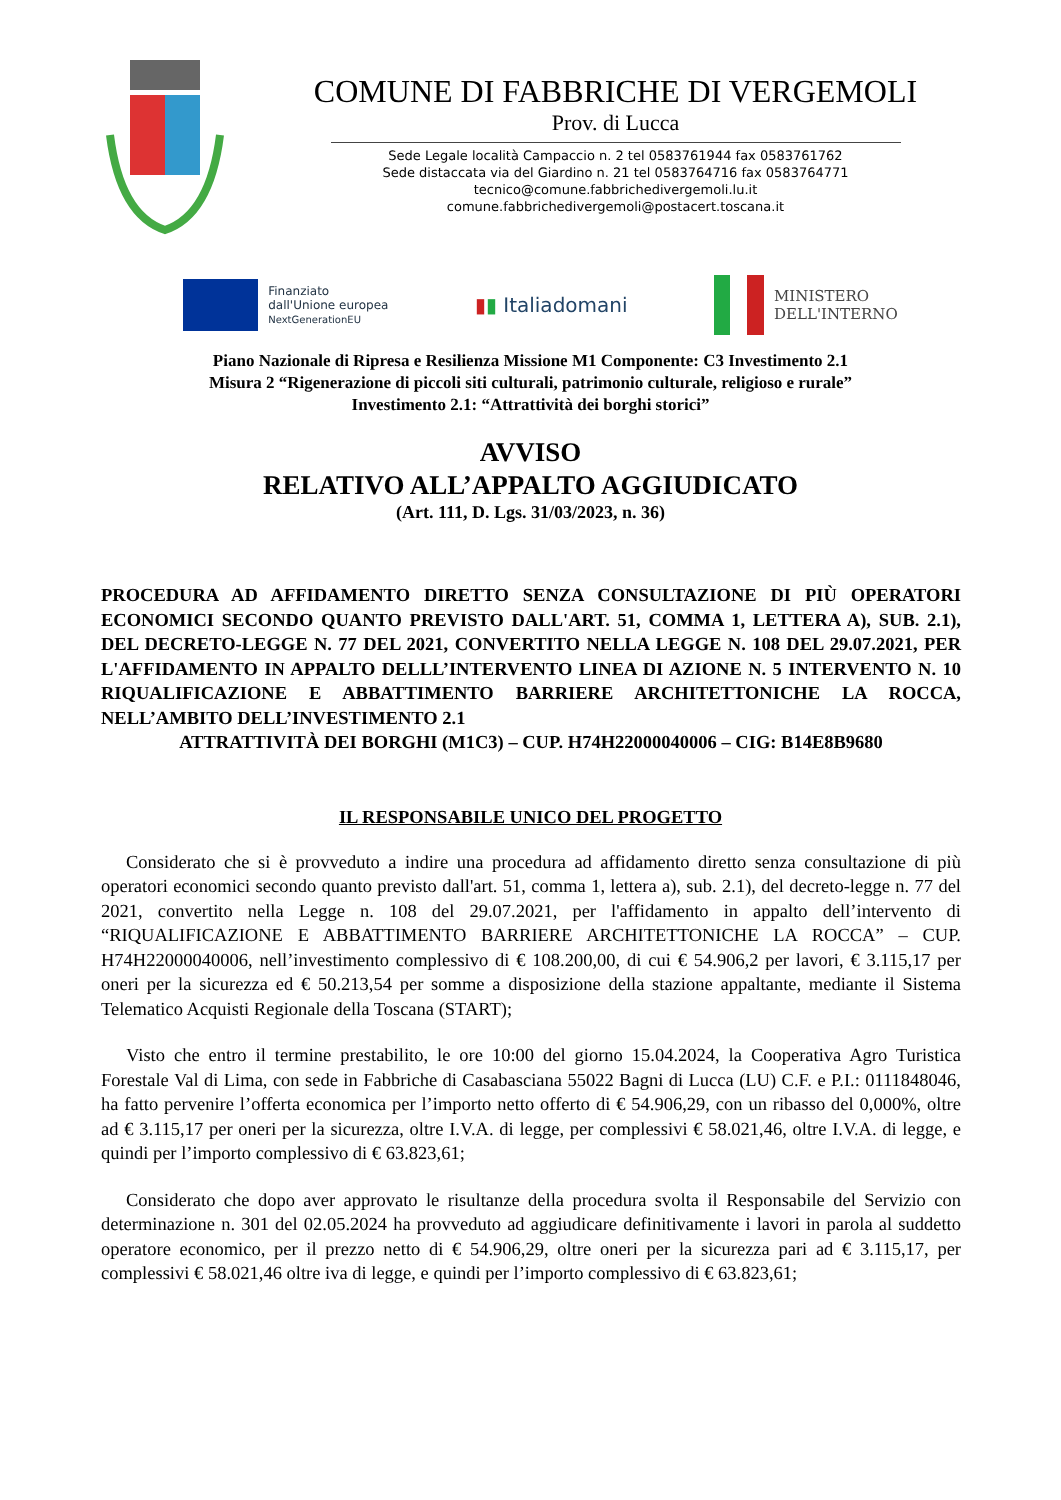COMUNE DI FABBRICHE DI VERGEMOLI
Prov. di Lucca
Sede Legale località Campaccio n. 2 tel 0583761944 fax 0583761762
Sede distaccata via del Giardino n. 21 tel 0583764716 fax 0583764771
tecnico@comune.fabbrichedivergemoli.lu.it
comune.fabbrichedivergemoli@postacert.toscana.it
Finanziato
dall'Unione europea
NextGenerationEU
▮▮ Italiadomani
MINISTERO
DELL'INTERNO
Piano Nazionale di Ripresa e Resilienza Missione M1 Componente: C3 Investimento 2.1
Misura 2 “Rigenerazione di piccoli siti culturali, patrimonio culturale, religioso e rurale”
Investimento 2.1: “Attrattività dei borghi storici”
AVVISO
RELATIVO ALL’APPALTO AGGIUDICATO
(Art. 111, D. Lgs. 31/03/2023, n. 36)
PROCEDURA AD AFFIDAMENTO DIRETTO SENZA CONSULTAZIONE DI PIÙ OPERATORI ECONOMICI SECONDO QUANTO PREVISTO DALL'ART. 51, COMMA 1, LETTERA A), SUB. 2.1), DEL DECRETO-LEGGE N. 77 DEL 2021, CONVERTITO NELLA LEGGE N. 108 DEL 29.07.2021, PER L'AFFIDAMENTO IN APPALTO DELLL’INTERVENTO LINEA DI AZIONE N. 5 INTERVENTO N. 10 RIQUALIFICAZIONE E ABBATTIMENTO BARRIERE ARCHITETTONICHE LA ROCCA, NELL’AMBITO DELL’INVESTIMENTO 2.1
ATTRATTIVITÀ DEI BORGHI (M1C3) – CUP. H74H22000040006 – CIG: B14E8B9680
IL RESPONSABILE UNICO DEL PROGETTO
Considerato che si è provveduto a indire una procedura ad affidamento diretto senza consultazione di più operatori economici secondo quanto previsto dall'art. 51, comma 1, lettera a), sub. 2.1), del decreto-legge n. 77 del 2021, convertito nella Legge n. 108 del 29.07.2021, per l'affidamento in appalto dell’intervento di “RIQUALIFICAZIONE E ABBATTIMENTO BARRIERE ARCHITETTONICHE LA ROCCA” – CUP. H74H22000040006, nell’investimento complessivo di € 108.200,00, di cui € 54.906,2 per lavori, € 3.115,17 per oneri per la sicurezza ed € 50.213,54 per somme a disposizione della stazione appaltante, mediante il Sistema Telematico Acquisti Regionale della Toscana (START);
Visto che entro il termine prestabilito, le ore 10:00 del giorno 15.04.2024, la Cooperativa Agro Turistica Forestale Val di Lima, con sede in Fabbriche di Casabasciana 55022 Bagni di Lucca (LU) C.F. e P.I.: 0111848046, ha fatto pervenire l’offerta economica per l’importo netto offerto di € 54.906,29, con un ribasso del 0,000%, oltre ad € 3.115,17 per oneri per la sicurezza, oltre I.V.A. di legge, per complessivi € 58.021,46, oltre I.V.A. di legge, e quindi per l’importo complessivo di € 63.823,61;
Considerato che dopo aver approvato le risultanze della procedura svolta il Responsabile del Servizio con determinazione n. 301 del 02.05.2024 ha provveduto ad aggiudicare definitivamente i lavori in parola al suddetto operatore economico, per il prezzo netto di € 54.906,29, oltre oneri per la sicurezza pari ad € 3.115,17, per complessivi € 58.021,46 oltre iva di legge, e quindi per l’importo complessivo di € 63.823,61;